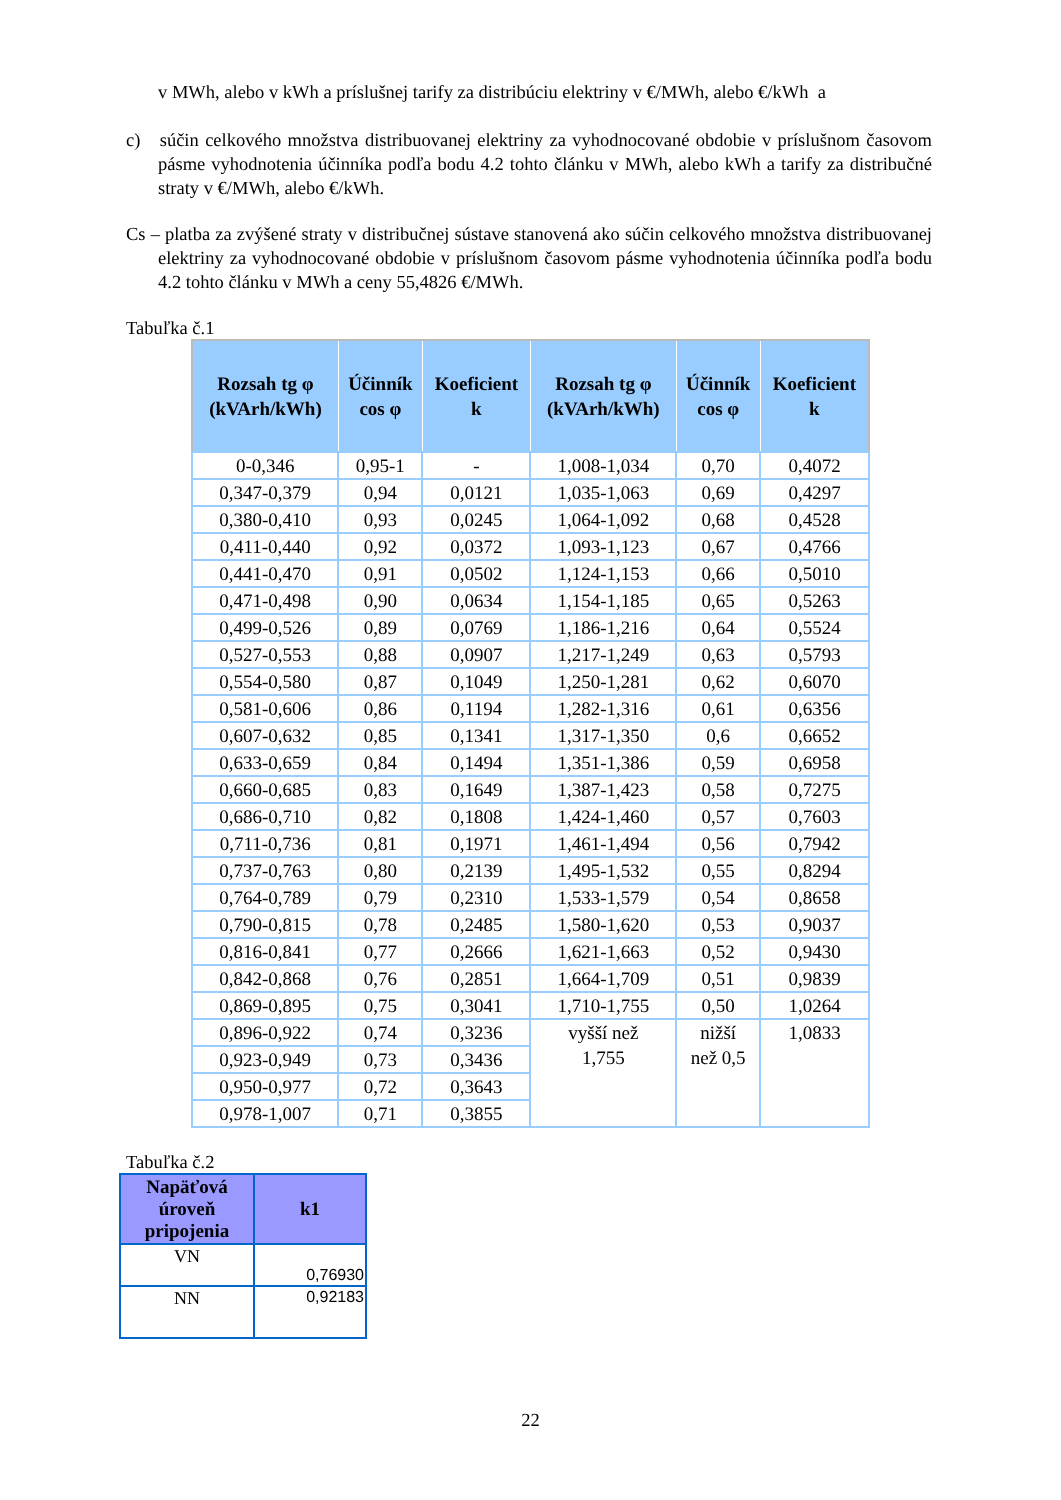v MWh, alebo v kWh a príslušnej tarify za distribúciu elektriny v €/MWh, alebo €/kWh a
c) súčin celkového množstva distribuovanej elektriny za vyhodnocované obdobie v príslušnom časovom pásme vyhodnotenia účinníka podľa bodu 4.2 tohto článku v MWh, alebo kWh a tarify za distribučné straty v €/MWh, alebo €/kWh.
Cs – platba za zvýšené straty v distribučnej sústave stanovená ako súčin celkového množstva distribuovanej elektriny za vyhodnocované obdobie v príslušnom časovom pásme vyhodnotenia účinníka podľa bodu 4.2 tohto článku v MWh a ceny 55,4826 €/MWh.
Tabuľka č.1
| Rozsah tg φ (kVArh/kWh) | Účinník cos φ | Koeficient k | Rozsah tg φ (kVArh/kWh) | Účinník cos φ | Koeficient k |
| --- | --- | --- | --- | --- | --- |
| 0-0,346 | 0,95-1 | - | 1,008-1,034 | 0,70 | 0,4072 |
| 0,347-0,379 | 0,94 | 0,0121 | 1,035-1,063 | 0,69 | 0,4297 |
| 0,380-0,410 | 0,93 | 0,0245 | 1,064-1,092 | 0,68 | 0,4528 |
| 0,411-0,440 | 0,92 | 0,0372 | 1,093-1,123 | 0,67 | 0,4766 |
| 0,441-0,470 | 0,91 | 0,0502 | 1,124-1,153 | 0,66 | 0,5010 |
| 0,471-0,498 | 0,90 | 0,0634 | 1,154-1,185 | 0,65 | 0,5263 |
| 0,499-0,526 | 0,89 | 0,0769 | 1,186-1,216 | 0,64 | 0,5524 |
| 0,527-0,553 | 0,88 | 0,0907 | 1,217-1,249 | 0,63 | 0,5793 |
| 0,554-0,580 | 0,87 | 0,1049 | 1,250-1,281 | 0,62 | 0,6070 |
| 0,581-0,606 | 0,86 | 0,1194 | 1,282-1,316 | 0,61 | 0,6356 |
| 0,607-0,632 | 0,85 | 0,1341 | 1,317-1,350 | 0,6 | 0,6652 |
| 0,633-0,659 | 0,84 | 0,1494 | 1,351-1,386 | 0,59 | 0,6958 |
| 0,660-0,685 | 0,83 | 0,1649 | 1,387-1,423 | 0,58 | 0,7275 |
| 0,686-0,710 | 0,82 | 0,1808 | 1,424-1,460 | 0,57 | 0,7603 |
| 0,711-0,736 | 0,81 | 0,1971 | 1,461-1,494 | 0,56 | 0,7942 |
| 0,737-0,763 | 0,80 | 0,2139 | 1,495-1,532 | 0,55 | 0,8294 |
| 0,764-0,789 | 0,79 | 0,2310 | 1,533-1,579 | 0,54 | 0,8658 |
| 0,790-0,815 | 0,78 | 0,2485 | 1,580-1,620 | 0,53 | 0,9037 |
| 0,816-0,841 | 0,77 | 0,2666 | 1,621-1,663 | 0,52 | 0,9430 |
| 0,842-0,868 | 0,76 | 0,2851 | 1,664-1,709 | 0,51 | 0,9839 |
| 0,869-0,895 | 0,75 | 0,3041 | 1,710-1,755 | 0,50 | 1,0264 |
| 0,896-0,922 | 0,74 | 0,3236 | vyšší než 1,755 | nižší než 0,5 | 1,0833 |
| 0,923-0,949 | 0,73 | 0,3436 | | | |
| 0,950-0,977 | 0,72 | 0,3643 | | | |
| 0,978-1,007 | 0,71 | 0,3855 | | | |
Tabuľka č.2
| Napäťová úroveň pripojenia | k1 |
| --- | --- |
| VN | 0,76930 |
| NN | 0,92183 |
22